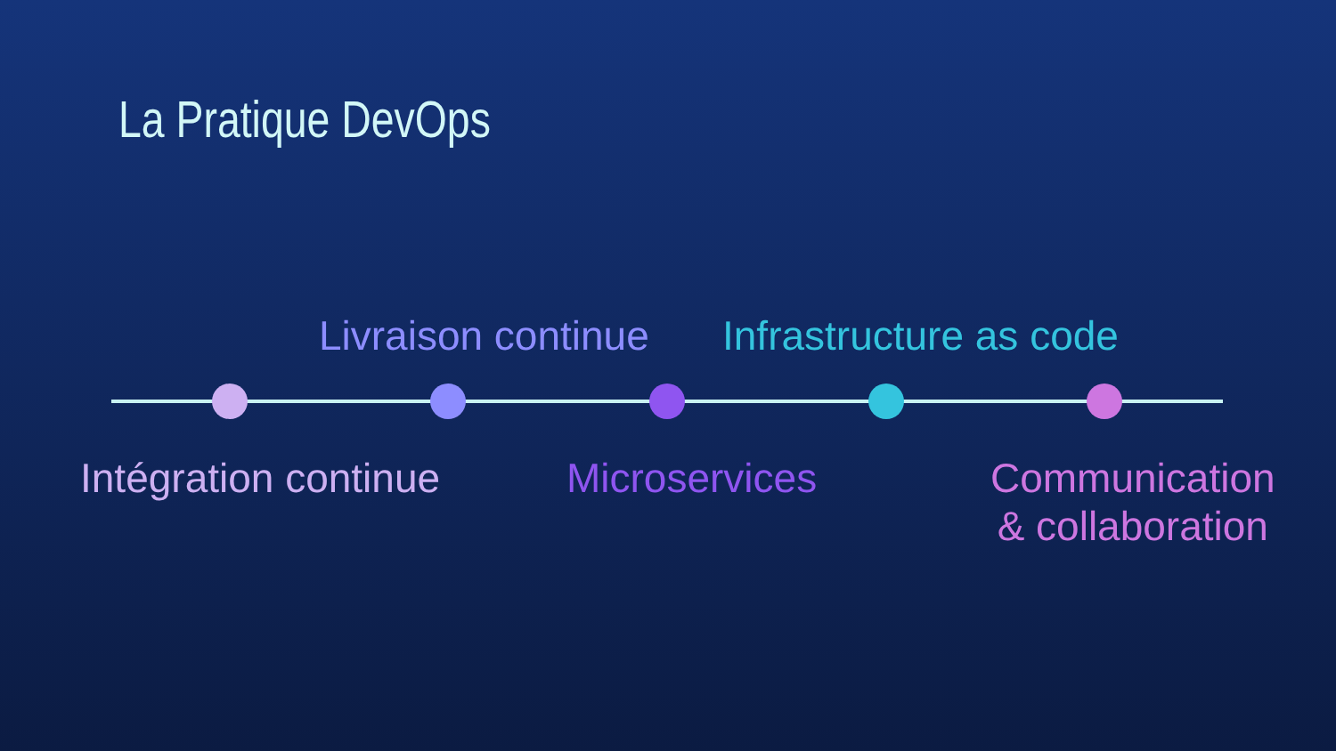La Pratique DevOps
Livraison continue Infrastructure as code
Intégration continue Microservices
Communication
& collaboration